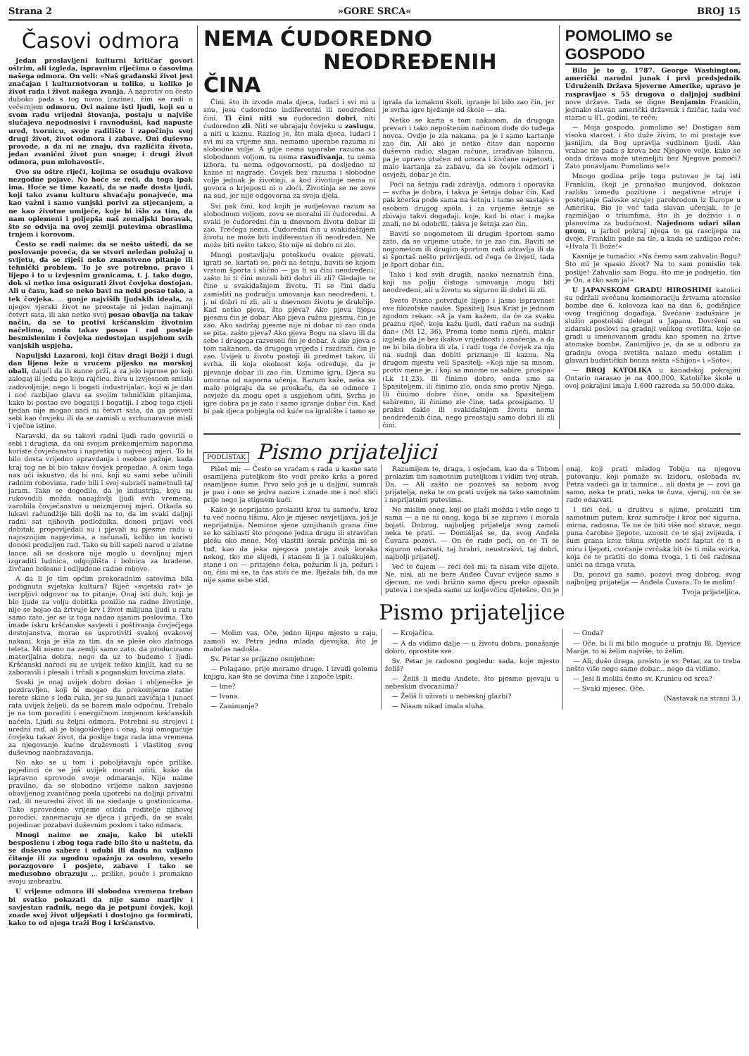Strana 2 »GORE SRCA« BROJ 15
Časovi odmora
Jedan proslavljeni kulturni kritičar govori oštrim, ali izgleda, ispravnim riječima o časovima našega odmora. On veli: »Naš građanski život jest značajan i kulturnotvoran u toliko, u koliko je život rada i život našega zvanja. A naprotiv on često duboko pada s tog nivoa (razine), čim se radi o večernjem odmoru. Ovi naime isti ljudi, koji su u svom radu vrijedni štovanja, postaju u najviše slučajeva nepodnosivi i ravnodušni, kad napuste ured, tvornicu, svoje radilište i započinju svoj drugi život, život odmora i zabave. Oni duševno provode, a da ni ne znaju, dva različita života, jedan zvanični život pun snage; i drugi život odmora, pun mlohavosti«.
Ovo su oštre riječi, kojima se osuđuju ovakove nezgodne pojave. No hoće se reći, da toga ipak ima. Hoće se time kazati, da se nađe dosta ljudi, koji tako zvanu kulturu shvaćaju ponajveće, ma kao važni i samo vanjski porivi za stjecanjem, a ne kao životne umijeće, koje bi išlo za tim, da nam oplemeni i poljepša naš zemaljski boravak, što se odvija na ovoj zemlji putevima obraslima trnjem i korovom.
Često se radi naime: da se nešto ušteđi, da se poslovanje poveća, da se stvori neledan položaj u svijetu, da se riješi neko znanstveno pitanje ili tehnički problem. To je sve potrebno, pravo i lijepo i to u izvjesnim granicama, t. j. tako dugo, dok si netko ima osigurati život čovjeka dostojan. Ali u času, kad se neko bavi na neki posao tako, a tek čovjeka. ... gonje najviših ljudskih ideala, za njegov vjerski život ne preostaje ni jedan najmanji četvrt sata, ili ako netko svoj posao obavlja na takav način, da se to protivi kršćanskim životnim načelima, onda takav posao i rad postaje besmislenim i čovjeka nedostojan uspjehom svih vanjskih uspjeha.
Napuljski Lazaroni, koji čitav dragi Božji i dugi dan lijeno leže u vrućem pijesku na morskoj obali, dajući da ih sunce prži, a za jelo isprose po koji zalogaj ili jedu po koju rajčicu, živu u izvjesnom smislu zadovoljnije, nego li bogati industrijalac, koji si je dan i noć razbijao glavu sa svojim tehničkim pitanjima, kako bi postao sve bogatiji i bogatiji. I zbog toga cijeli tjedan nije mogao naći ni četvrt sata, da ga posveti sebi kao čovjeku ili da se zamisli u svrhunaravne misli i vječne istine.
Naravski, da su takovi radni ljudi rado govorili o sebi i drugima, da oni svojim prekomjernim naporima koriste čovječanstvu i napretku u najvećoj mjeri. To bi bilo dosta vrijedno opravdanja i osobne pažnje, kada kraj tog ne bi bio takav čovjek propadao. A osim toga nas uči iskustvo, da bi oni, koji su sami sebe učinili radnim robovima, rado bili i svoj subraći nametnuli taj jaram. Tako se dogodilo, da je industrija, koju su rukovodili možda nanajživlji ljudi svih vremena, zarobila čovječanstvo u neizmjernoj mjeri. Otkada su lukavi račundžije bili došli na to, da im svaki daljnji radni sat njihovih podložnika, donosi prijavi veći dobitak, propovijedali su i pjevali su pjesme radu u najraznijim napjevima, a računali, koliko im koristi donosi produljen rad. Tako su bili sapeli narod u zlatne lance, ali se doskora nije moglo u dovoljnoj mjeri izgraditi ludnica, odgojilišta i bolnica za bradene, živčano bolesne i odljuđene radne robove.
A da li je tim općim prekoradnim satovima bila podignuta svjetska kultura? Riječ »svjetski rat« je iscrpljivi odgovor na to pitanje. Onaj isti duh, koji je bio ljude za volju dobitka ponižio na radne životinje, nije se bojao da žrtvuje krv i život milijuna ljudi u ratu samo zato, jer se iz toga nadao ajanim poslovima. Tko imade iskru kršćanske savjesti i poštivanja čovječjega dostojanstva, morao se usprotiviti svakoj ovakovoj nakani, koja je išla za tim, da se pleše oko zlatnoga teleta. Mi nismo na zemlji samo zato, da produciramo materijalna dobra, nego da uz to budemo i ljudi. Kršćanski narodi su se uvijek teško kinjili, kad su se zaboravili i plesali i trčali s poganskim lovcima zlata.
Svaki je onaj uvijek dobro došao i obljenečke je pozdravljen, koji bi mogao da prekomjerne ratne terete skine s leđa ruka, jer su junaci zavičaja i junaci rata uvijek željeli, da se barem malo odpočnu. Trebalo je na tom poraditi i energičnom izmjenom kršćanskih načela. Ljudi su željni odmora. Potrebni su strojevi i uredni rad, ali je blagoslovljen i onaj, koji omogućuje čovjeku takav život, da poslije toga rada ima vremena za njegovanje kućne druževnosti i vlastitog svog duševnog naobražavanja.
No ako se u tom i poboljšavaju opće prilike, pojedinci će se još uvijek morati učiti, kako da ispravno sprovode svoje odmaranje. Nije naime pravilno, da se slobodno vrijeme nakon savjesno obavljenog zvaničnog posla upotrebi na daljnji privatni rad, ili neuredni život ili na siedanje u gostionicama. Tako sprovedeno vrijeme otkida roditelje njihovoj porodici, zanemaruju se djeca i prijeđi, da se svaki pojedinac pozabavi duševnim poslom i tako odmara.
Mnogi naime ne znaju, kako bi utekli besposlenu i zbog toga rade bilo što u naštetu, da se duševno sabere i udubi ili dadu na valjano čitanje ili za ugodnu opažnju za osobno, veselo porazgovore i posjete, zabave i tako se međusobno obrazuju ... prilike, pouče i promakno svoju izobrazbu.
U vrijeme odmora ili slobodna vremena trebao bi svatko pokazati da nije samo marljiv i savjestan radnik, nego da je potpuni čovjek, koji znade svoj život uljepšati i dostojno ga formirati, kako to od njega traži Bog i kršćanstvo.
NEMA ĆUDOREDNO
NEODREĐENIH ČINA
Čini, što ih izvode mala djeca, ludaci i svi mi u snu, jesu ćudoredno indiferentni ili neodređeni čini. Ti čini niti su ćudoredno dobri, niti ćudoredno zli. Niti se ubrajaju čovjeku u zaslugu, a niti u kaznu. Razlog je, što mala djeca, ludaci i svi mi za vrijeme sna, nemamo uporabe razuma ni slobodne volje. A gdje nema uporabe razuma sa slobodnom voljom, tu nema rasuđivanja, tu nema izbora, tu nema odgovornosti, pa dosljedno ni kazne ni nagrade. Čovjek bez razuma i slobodne volje jednak je životinji, a kod životinje nema ni govora o krjeposti ni o zloći. Životinja se ne zove na sud, jer nije odgovorna za svoja djela.
Svi pak čini, kod kojih je sudjelovao razum sa slobodnom voljom, zovu se moralni ili ćudoredni. A svaki je ćudoredni čin u dnevnom životu dobar ili zao. Trećega nema. Ćudoredni čin u svakidašnjem životu ne može biti indiferentan ili neodređen. Ne može biti nešto takvo, što nije ni dobro ni zlo.
Mnogi postavljaju poteškoću ovako: pjevati, igrati se, kartati se, poći na šetnju, baviti se kojom vrstom športa i slično — pa ti su čini neodređeni; zašto bi ti čini morali biti dobri ili zli? Gledajte te čine u svakidašnjem životu. Ti se čini dadu zamisliti na području umovanja kao neodređeni, t. j. ni dobri ni zli, ali u dnevnom životu je drukčije. Kad netko pjeva, što pjeva? Ako pjeva lijepu pjesmu čin je dobar. Ako pjeva ružnu pjesmu, čin je zao. Ako sadržaj pjesme nije ni dobar ni zao onda se pita, zašto pjeva? Ako pjeva Bogu na slavu ili da sebe i drugoga razveseli čin je dobar. A ako pjeva s tom nakanom, da drugoga vrijeđa i razdraži, čin je zao. Uvijek u životu postoji ili predmet takav, ili svrha, ili koja okolnost koja određuje, da je pjevanje dobar ili zao čin. Uzmimo igru. Djeca su umorna od naporna učenja. Razum kaže, neka se malo poigraju da se proskaču, da se odmore i osvježe da mogu opet s uspjehom učiti. Svrha je igre dobra pa je zato i samo igranje dobar čin. Kad bi pak djeca pobjegla od kuće na igralište i tamo se igrala da izmaknu školi, igranje bi bilo zao čin, jer je svrha igre bježanje od škole — zla.
Netko se karta s tom nakanom, da drugoga prevari i tako nepoštenim načinom dođe do tuđega novca. Ovdje je zla nakana, pa je i samo kartanje zao čin. Ali ako je netko čitav dan naporno duševno radio, slagao račune, izrađivao bilancu, pa je upravo utučen od umora i živčane napetosti, malo kartanja za zabavu, da se čovjek odmori i osvježi, dobar je čin.
Poći na šetnju radi zdravlja, odmora i oporavka — svrha je dobra, i takva je šetnja dobar čin. Kad pak kćerka pode sama na šetnju i tamo se sastaje s osobom drugog spola, i za vrijeme šetnje se zbivaju takvi događaji, koje, kad bi otac i majka znali, ne bi odobrili, takva je šetnja zao čin.
Baviti se nogometom ili drugim športom samo zato, da se vrijeme utuče, to je zao čin. Baviti se nogometom ili drugim športom radi zdravlja ili da si športaš nešto privrijedi, od čega će živjeti, tada je šport dobar čin.
Tako i kod svih drugih, naoko neznatnih čina, koji na polju čistoga umovanja mogu biti neodređeni, ali u životu su sigurno ili dobri ili zli.
Sveto Pismo potvrđuje lijepo i jasno ispravnost ove filozofske nauke. Spasitelj Isus Krist je jednom zgodom rekao: »A ja vam kažem, da će za svaku praznu riječ, koju kažu ljudi, dati račun na sudnji dan« (Mt 12, 36). Prema tome nema riječi, makar izgleda da je bez ikakve vrijednosti i značenja, a da ne bi bila dobra ili zla, i radi toga će čovjek za nju na sudnji dan dobiti priznanje ili kaznu. Na drugom mjestu veli Spasitelj: »Koji nije sa mnom, protiv mene je, i koji sa mnome ne sabire, prosipa« (Lk 11,23). Ili činimo dobro, onda smo sa Spasiteljem, ili činimo zlo, onda smo protiv Njega. Ili činimo dobre čine, onda sa Spasiteljem sabiremo, ili činimo zle čine, tada prosipamo. U praksi dakle ili svakidašnjem životu nema neodređenih čina, nego preostaju samo dobri ili zli čini.
POMOLIMO se GOSPODO
Bilo je to g. 1787. George Washington, američki narodni junak i prvi predsjednik Udruženih Država Sjeverne Amerike, upravo je raspravljao s 55 drugova o daljnjoj sudbini nove države. Tada se digne Benjamin Franklin, jednako slavan američki državnik i fizičar, tada već starac u 81. godini, te reče:
— Moja gospodo, pomolimo se! Dostigao sam visoku starost, i što duže živim, to mi postaje sve jasnijim, da Bog upravlja sudbinom ljudi. Ako vrabac ne pada s krova bez Njegove volje, kako se onda država može utemeljiti bez Njegove pomoći? Zato ponavljam: Pomolimo se!«
Mnogo godina prije toga putovao je taj isti Franklin, (koji je pronašao munjovod, dokazao razliku između pozitivne i negativne struje i postojanje Galvske struje) parobrodom iz Europe u Ameriku. Bio je već tada slavan učenjak, te je razmišljao o triumfima, što ih je doživio i o planovima za budućnost. Najednom udari silan grom, u jarbol pokraj njega te ga rascijepa na dvoje. Franklin pade na tle, a kada se uzdigao reče: »Hvala Ti Bože!«
Kasnije je tumačio: »Na čemu sam zahvalio Bogu? Što mi je spasio život? Na to sam pomislio tek poslije! Zahvalio sam Bogu, što me je podsjetio, tko je On, a tko sam ja!«
U JAPANSKOM GRADU HIROSHIMI katolici su održali svečanu komemoraciju žrtvama atomske bombe dne 6. kolovoza kao na dan 6. godišnjice ovog tragičnog događaja. Svečane zadušnice je služio apostolski delegat u Japanu. Dovršeni su zidarski poslovi na gradnji velikog svetišta, koje se gradi u imenovanom gradu kao spomen na žrtve atomske bombe. Zanimljivo je, da se u odboru za gradnju ovoga svetišta nalaze među ostalim i glavari budističkih bonza sekta »Shijon« i »Soto«.
— BROJ KATOLIKA u kanadskoj pokrajini Ontario narasao je na 400.000. Katoličke škole u ovoj pokrajini imaju 1.600 razreda sa 50.000 đaka.
PODLISTAK Pismo prijateljici
Pišeš mi: — Često se vraćam s rada u kasne sate osamljena puteljkom što vodi preko krša a pored osamljene šume. Prvo selo još je u daljini, sumrak je pao i ono se jedva nazire i znade me i noć stići prije nego ja stignem kući.
Kako je neprijatno prolaziti kroz tu samoću, kroz tu već noćnu tišinu. Ako je mjesec osvjetljava, još je neprijatnija. Nemirne sjene uznjihanih grana čine se ko sablasti što progone jedna drugu ili stravičan plešu oko mene. Moj vlastiti korak pričinja mi se tuđ, kao da jeka njegova postaje zvuk koraka nekog, tko me slijedi, i stanem li ja i osluškujem, stane i on — pritajeno čeka, požurim li ja, požuri i on, čini mi se, ta čas stići će me. Bježala bih, da me nije same sebe stid.
Razumijem te, draga, i osjećam, kao da s Tobom prolazim tim samotnim puteljkom i vidim tvoj strah. Da. — Ali zašto ne pozoveš sa sobom svog prijatelja, neka te on prati uvijek na tako samotnim i neprijatnim putevima.
Ne mislim onog, koji se plaši možda i više nego ti sama — a ne ni onog, koga bi se zapravo i morala bojati. Dobrog, najboljeg prijatelja svog zamoli neka te prati. — Domišljaš se, da, svog Anđela Čuvara pozovi. — On će rado poći, on će Ti se sigurno odazvati, taj hrabri, neustrašivi, taj dobri, najbolji prijatelj.
Već te čujem — reći ćeš mi: ta nisam više dijete. Ne, nisi, ali ne bere Anđeo Čuvar cvijeće samo s djecom, ne vodi brižno samo djecu preko opasnih puteva i ne sjeda samo uz koljevčicu djetešce. On je onaj, koji prati mladog Tobiju na njegovu putovanju, koji pomaže sv. Izidoru, oslobađa sv. Petra vadeći ga iz tamnice... ali dosta je — zovi ga samo, neka te prati, neka te čuva, vjeruj, on će se rado odazvati.
I tići ćeš, u društvu s njime, prolaziti tim samotnim putem, kroz sumračje i kroz noć sigurna, mirna, radosna. Te ne će biti više noć strave, nego puna čarobne ljepote, uznosit će te sjaj zvijezda, i šum grana kroz tišinu svijetle noći šaptat će ti o miru i ljepoti, cvrčanje cvrčaka bit će ti mila svirka, koja će te pratiti do doma tvoga, i ti ćeš radosna unići na draga vrata.
Da, pozovi ga samo, pozovi svog dobrog, svog najboljeg prijatelja — Anđela Čuvara. To te molim!
Tvoja prijateljica.
Pismo prijateljice
— Molim vas, Oče, jedno lijepo mjesto u raju, zamoli sv. Petra jedna mlada djevojka, što je maločas nadošla.
Sv. Petar se prijazno osmjehne:
— Polagano, prije moramo drugo. I izvadi golemu knjigu, kao što se dovima čine i započe ispit:
— Ime?
— Ivana.
— Zanimanje?
— Krojačica.
— A da vidimo dalje — u životu dobra, ponašanje dobro, oprostite sve.
Sv. Petar je radosno pogledu: sada, koje mjesto želiš?
— Želiš li među Anđele, što pjesme pjevaju u nebeskim dvoranima?
— Želiš li uživati u nebeskoj glazbi?
— Nisam nikad imala sluha.
— Onda?
— Oče, bi li mi bilo moguće u pratnju Bl. Djevice Marije, to si želim najviše, to želim.
— Ali, dušo draga, preisto je sv. Petar, za to treba nešto više nego samo dobar... nego da vidimo.
— Jesi li molila često sv. Krunicu od srca?
— Svaki mjesec, Oče.
(Nastavak na strani 3.)